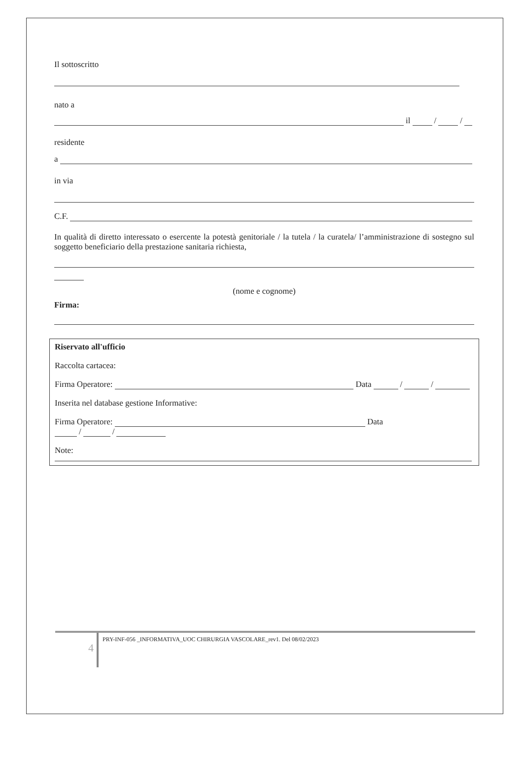Il sottoscritto
nato a
il / /
residente
a
in via
C.F.
In qualità di diretto interessato o esercente la potestà genitoriale / la tutela / la curatela/ l’amministrazione di sostegno sul soggetto beneficiario della prestazione sanitaria richiesta,
(nome e cognome)
Firma:
Riservato all'ufficio
Raccolta cartacea:
Firma Operatore: Data / /
Inserita nel database gestione Informative:
Firma Operatore: Data
/ /
Note:
4
PRY-INF-056 _INFORMATIVA_UOC CHIRURGIA VASCOLARE_rev1. Del 08/02/2023